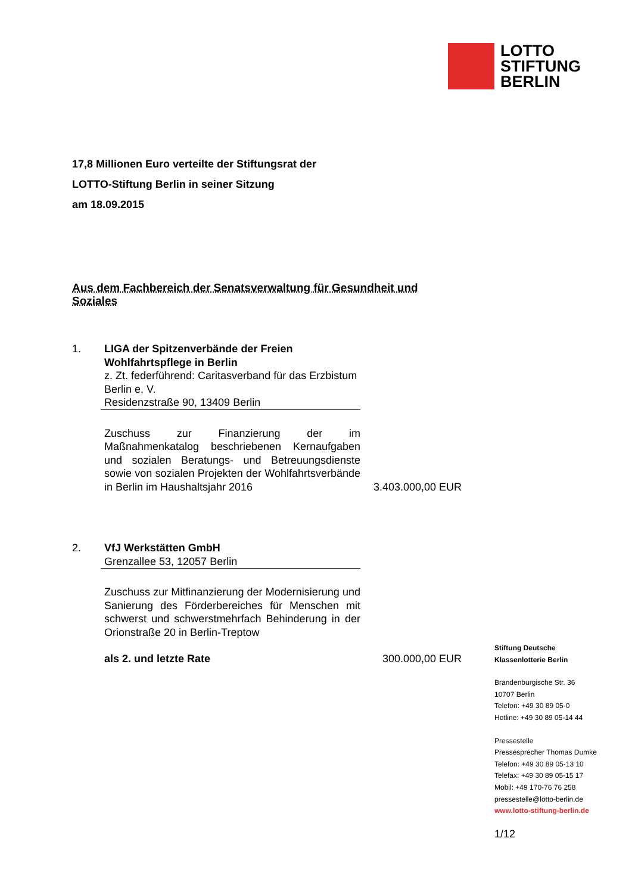LOTTO
STIFTUNG
BERLIN
17,8 Millionen Euro verteilte der Stiftungsrat der
LOTTO-Stiftung Berlin in seiner Sitzung
am 18.09.2015
Aus dem Fachbereich der Senatsverwaltung für Gesundheit und Soziales
1. LIGA der Spitzenverbände der Freien Wohlfahrtspflege in Berlin
z. Zt. federführend: Caritasverband für das Erzbistum Berlin e. V.
Residenzstraße 90, 13409 Berlin
Zuschuss zur Finanzierung der im Maßnahmenkatalog beschriebenen Kernaufgaben und sozialen Beratungs- und Betreuungsdienste sowie von sozialen Projekten der Wohlfahrtsverbände in Berlin im Haushaltsjahr 2016
3.403.000,00 EUR
2. VfJ Werkstätten GmbH
Grenzallee 53, 12057 Berlin
Zuschuss zur Mitfinanzierung der Modernisierung und Sanierung des Förderbereiches für Menschen mit schwerst und schwerstmehrfach Behinderung in der Orionstraße 20 in Berlin-Treptow
als 2. und letzte Rate
300.000,00 EUR
Stiftung Deutsche
Klassenlotterie Berlin
Brandenburgische Str. 36
10707 Berlin
Telefon: +49 30 89 05-0
Hotline: +49 30 89 05-14 44
Pressestelle
Pressesprecher Thomas Dumke
Telefon: +49 30 89 05-13 10
Telefax: +49 30 89 05-15 17
Mobil: +49 170-76 76 258
pressestelle@lotto-berlin.de
www.lotto-stiftung-berlin.de
1/12